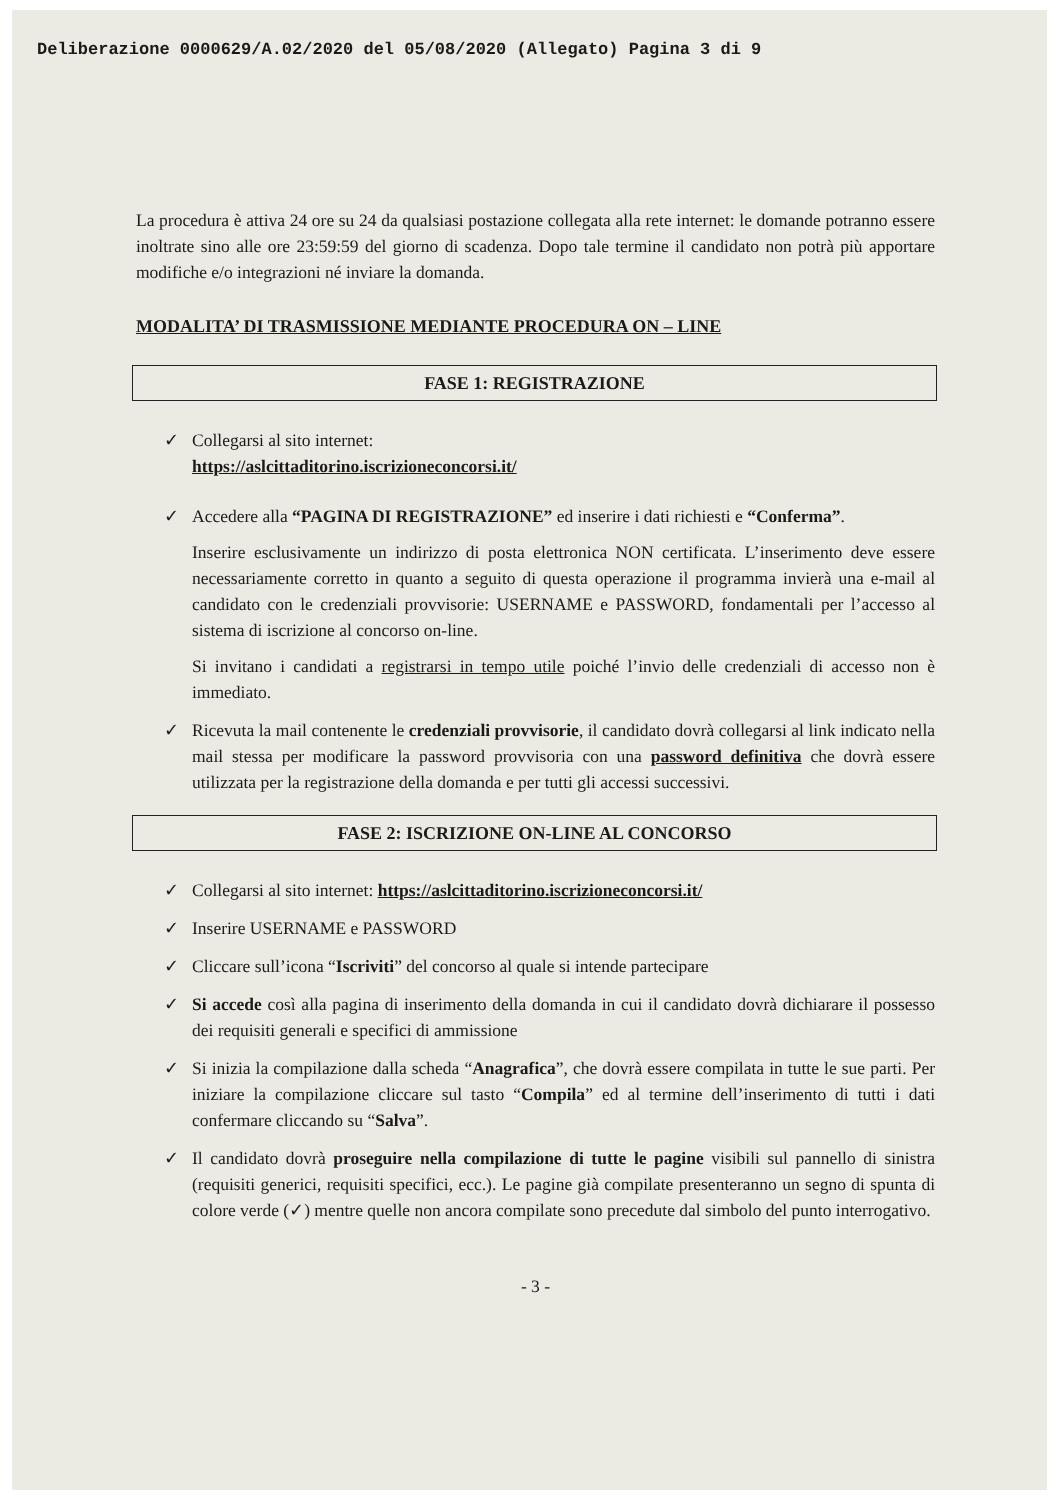Deliberazione 0000629/A.02/2020 del 05/08/2020 (Allegato) Pagina 3 di 9
La procedura è attiva 24 ore su 24 da qualsiasi postazione collegata alla rete internet: le domande potranno essere inoltrate sino alle ore 23:59:59 del giorno di scadenza. Dopo tale termine il candidato non potrà più apportare modifiche e/o integrazioni né inviare la domanda.
MODALITA’ DI TRASMISSIONE MEDIANTE PROCEDURA ON – LINE
FASE 1: REGISTRAZIONE
✓ Collegarsi al sito internet:
https://aslcittaditorino.iscrizioneconcorsi.it/
✓
Accedere alla “PAGINA DI REGISTRAZIONE” ed inserire i dati richiesti e “Conferma”.
Inserire esclusivamente un indirizzo di posta elettronica NON certificata. L’inserimento deve essere necessariamente corretto in quanto a seguito di questa operazione il programma invierà una e-mail al candidato con le credenziali provvisorie: USERNAME e PASSWORD, fondamentali per l’accesso al sistema di iscrizione al concorso on-line.
Si invitano i candidati a registrarsi in tempo utile poiché l’invio delle credenziali di accesso non è immediato.
✓ Ricevuta la mail contenente le credenziali provvisorie, il candidato dovrà collegarsi al link indicato nella mail stessa per modificare la password provvisoria con una password definitiva che dovrà essere utilizzata per la registrazione della domanda e per tutti gli accessi successivi.
FASE 2: ISCRIZIONE ON-LINE AL CONCORSO
✓ Collegarsi al sito internet: https://aslcittaditorino.iscrizioneconcorsi.it/
✓ Inserire USERNAME e PASSWORD
✓ Cliccare sull’icona “Iscriviti” del concorso al quale si intende partecipare
✓ Si accede così alla pagina di inserimento della domanda in cui il candidato dovrà dichiarare il possesso dei requisiti generali e specifici di ammissione
✓ Si inizia la compilazione dalla scheda “Anagrafica”, che dovrà essere compilata in tutte le sue parti. Per iniziare la compilazione cliccare sul tasto “Compila” ed al termine dell’inserimento di tutti i dati confermare cliccando su “Salva”.
✓ Il candidato dovrà proseguire nella compilazione di tutte le pagine visibili sul pannello di sinistra (requisiti generici, requisiti specifici, ecc.). Le pagine già compilate presenteranno un segno di spunta di colore verde (✓) mentre quelle non ancora compilate sono precedute dal simbolo del punto interrogativo.
- 3 -